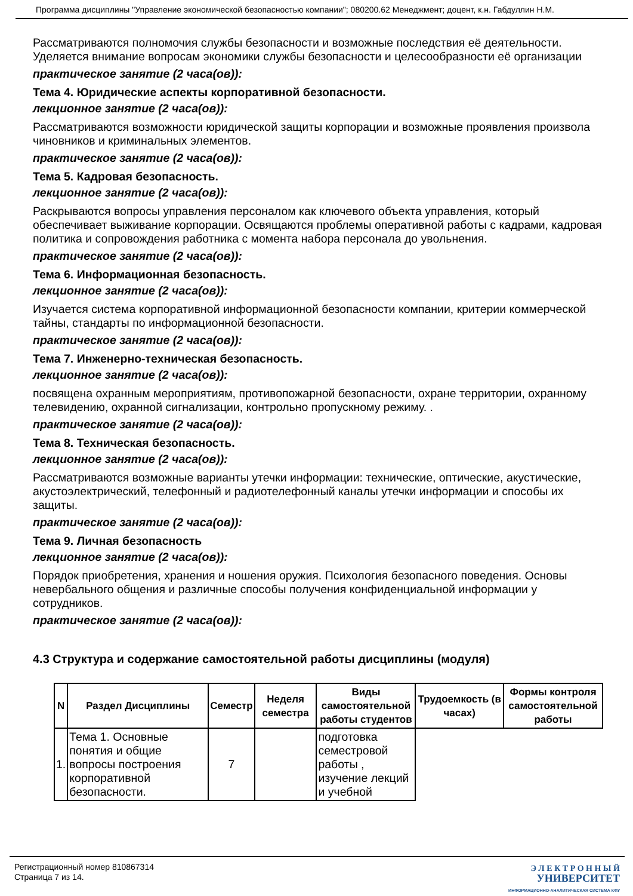Программа дисциплины "Управление экономической безопасностью компании"; 080200.62 Менеджмент; доцент, к.н. Габдуллин Н.М.
Рассматриваются полномочия службы безопасности и возможные последствия её деятельности. Уделяется внимание вопросам экономики службы безопасности и целесообразности её организации
практическое занятие (2 часа(ов)):
Тема 4. Юридические аспекты корпоративной безопасности.
лекционное занятие (2 часа(ов)):
Рассматриваются возможности юридической защиты корпорации и возможные проявления произвола чиновников и криминальных элементов.
практическое занятие (2 часа(ов)):
Тема 5. Кадровая безопасность.
лекционное занятие (2 часа(ов)):
Раскрываются вопросы управления персоналом как ключевого объекта управления, который обеспечивает выживание корпорации. Освящаются проблемы оперативной работы с кадрами, кадровая политика и сопровождения работника с момента набора персонала до увольнения.
практическое занятие (2 часа(ов)):
Тема 6. Информационная безопасность.
лекционное занятие (2 часа(ов)):
Изучается система корпоративной информационной безопасности компании, критерии коммерческой тайны, стандарты по информационной безопасности.
практическое занятие (2 часа(ов)):
Тема 7. Инженерно-техническая безопасность.
лекционное занятие (2 часа(ов)):
посвящена охранным мероприятиям, противопожарной безопасности, охране территории, охранному телевидению, охранной сигнализации, контрольно пропускному режиму. .
практическое занятие (2 часа(ов)):
Тема 8. Техническая безопасность.
лекционное занятие (2 часа(ов)):
Рассматриваются возможные варианты утечки информации: технические, оптические, акустические, акустоэлектрический, телефонный и радиотелефонный каналы утечки информации и способы их защиты.
практическое занятие (2 часа(ов)):
Тема 9. Личная безопасность
лекционное занятие (2 часа(ов)):
Порядок приобретения, хранения и ношения оружия. Психология безопасного поведения. Основы невербального общения и различные способы получения конфиденциальной информации у сотрудников.
практическое занятие (2 часа(ов)):
4.3 Структура и содержание самостоятельной работы дисциплины (модуля)
| N | Раздел Дисциплины | Семестр | Неделя семестра | Виды самостоятельной работы студентов | Трудоемкость (в часах) | Формы контроля самостоятельной работы |
| --- | --- | --- | --- | --- | --- | --- |
| 1. | Тема 1. Основные понятия и общие вопросы построения корпоративной безопасности. | 7 | | подготовка семестровой работы , изучение лекций и учебной | | |
Регистрационный номер 810867314
Страница 7 из 14.
Э Л Е К Т Р О Н Н Ы Й
УНИВЕРСИТЕТ
ИНФОРМАЦИОННО-АНАЛИТИЧЕСКАЯ СИСТЕМА КФУ